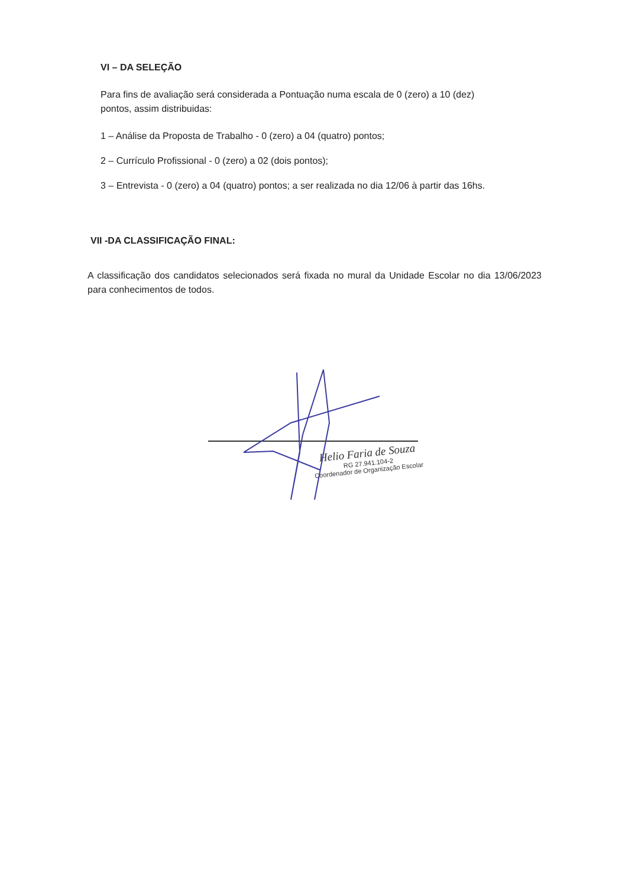VI – DA SELEÇÃO
Para fins de avaliação será considerada a Pontuação numa escala de 0 (zero) a 10 (dez) pontos, assim distribuidas:
1 – Análise da Proposta de Trabalho - 0 (zero) a 04 (quatro) pontos;
2 – Currículo Profissional - 0 (zero) a 02 (dois pontos);
3 – Entrevista - 0 (zero) a 04 (quatro) pontos; a ser realizada no dia 12/06 à partir das 16hs.
VII -DA CLASSIFICAÇÃO FINAL:
A classificação dos candidatos selecionados será fixada no mural da Unidade Escolar no dia 13/06/2023 para conhecimentos de todos.
Helio Faria de Souza
RG 27.941.104-2
Coordenador de Organização Escolar